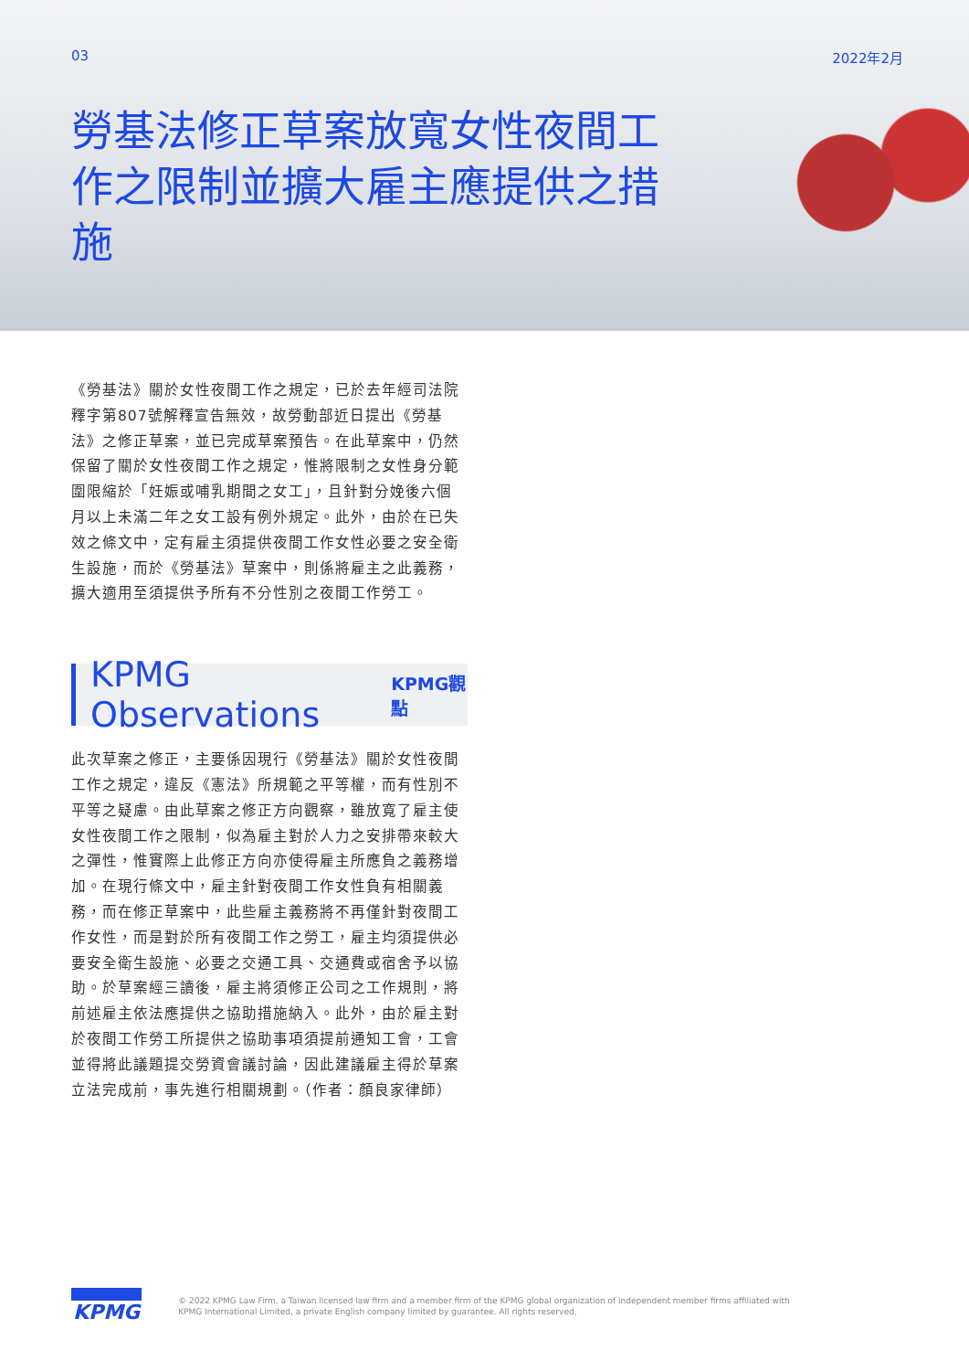03 2022年2月
勞基法修正草案放寬女性夜間工作之限制並擴大雇主應提供之措施
《勞基法》關於女性夜間工作之規定，已於去年經司法院釋字第807號解釋宣告無效，故勞動部近日提出《勞基法》之修正草案，並已完成草案預告。在此草案中，仍然保留了關於女性夜間工作之規定，惟將限制之女性身分範圍限縮於「妊娠或哺乳期間之女工」，且針對分娩後六個月以上未滿二年之女工設有例外規定。此外，由於在已失效之條文中，定有雇主須提供夜間工作女性必要之安全衛生設施，而於《勞基法》草案中，則係將雇主之此義務，擴大適用至須提供予所有不分性別之夜間工作勞工。
KPMG Observations KPMG觀點
此次草案之修正，主要係因現行《勞基法》關於女性夜間工作之規定，違反《憲法》所規範之平等權，而有性別不平等之疑慮。由此草案之修正方向觀察，雖放寬了雇主使女性夜間工作之限制，似為雇主對於人力之安排帶來較大之彈性，惟實際上此修正方向亦使得雇主所應負之義務增加。在現行條文中，雇主針對夜間工作女性負有相關義務，而在修正草案中，此些雇主義務將不再僅針對夜間工作女性，而是對於所有夜間工作之勞工，雇主均須提供必要安全衛生設施、必要之交通工具、交通費或宿舍予以協助。於草案經三讀後，雇主將須修正公司之工作規則，將前述雇主依法應提供之協助措施納入。此外，由於雇主對於夜間工作勞工所提供之協助事項須提前通知工會，工會並得將此議題提交勞資會議討論，因此建議雇主得於草案立法完成前，事先進行相關規劃。（作者：顏良家律師）
KPMG
© 2022 KPMG Law Firm, a Taiwan licensed law firm and a member firm of the KPMG global organization of independent member firms affiliated with
KPMG International Limited, a private English company limited by guarantee. All rights reserved.